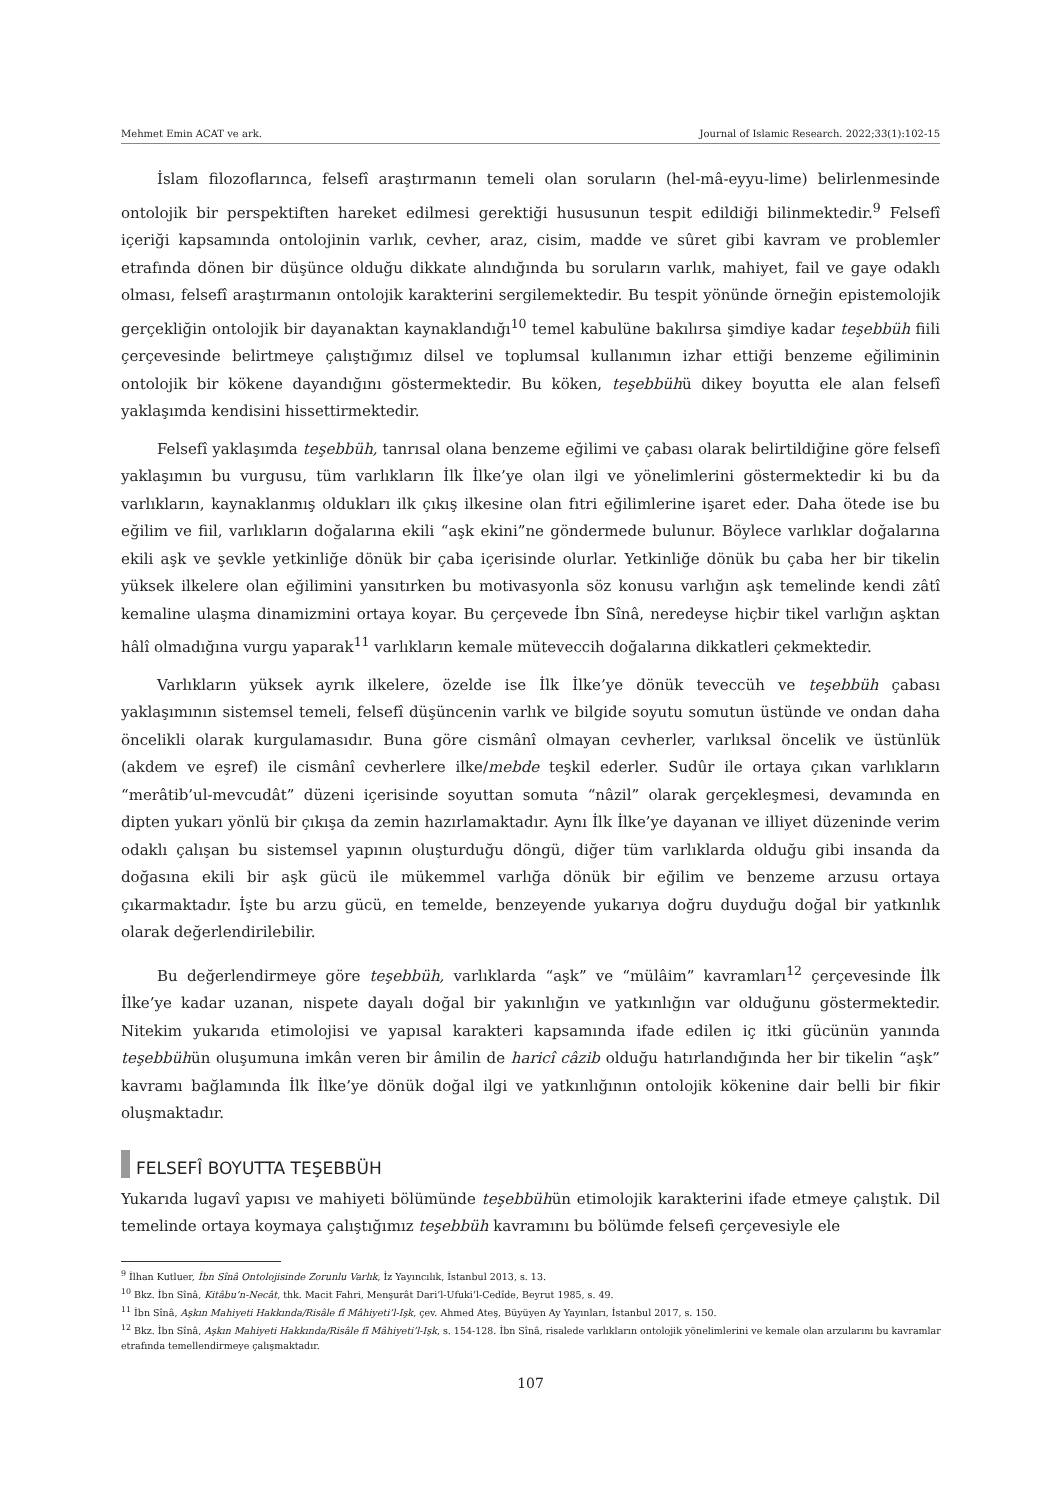Mehmet Emin ACAT ve ark. Journal of Islamic Research. 2022;33(1):102-15
İslam filozoflarınca, felsefî araştırmanın temeli olan soruların (hel-mâ-eyyu-lime) belirlenmesinde ontolojik bir perspektiften hareket edilmesi gerektiği hususunun tespit edildiği bilinmektedir.<sup>9</sup> Felsefî içeriği kapsamında ontolojinin varlık, cevher, araz, cisim, madde ve sûret gibi kavram ve problemler etrafında dönen bir düşünce olduğu dikkate alındığında bu soruların varlık, mahiyet, fail ve gaye odaklı olması, felsefî araştırmanın ontolojik karakterini sergilemektedir. Bu tespit yönünde örneğin epistemolojik gerçekliğin ontolojik bir dayanaktan kaynaklandığı<sup>10</sup> temel kabulüne bakılırsa şimdiye kadar teşebbüh fiili çerçevesinde belirtmeye çalıştığımız dilsel ve toplumsal kullanımın izhar ettiği benzeme eğiliminin ontolojik bir kökene dayandığını göstermektedir. Bu köken, teşebbühü dikey boyutta ele alan felsefî yaklaşımda kendisini hissettirmektedir.
Felsefî yaklaşımda teşebbüh, tanrısal olana benzeme eğilimi ve çabası olarak belirtildiğine göre felsefî yaklaşımın bu vurgusu, tüm varlıkların İlk İlke’ye olan ilgi ve yönelimlerini göstermektedir ki bu da varlıkların, kaynaklanmış oldukları ilk çıkış ilkesine olan fıtri eğilimlerine işaret eder. Daha ötede ise bu eğilim ve fiil, varlıkların doğalarına ekili “aşk ekini”ne göndermede bulunur. Böylece varlıklar doğalarına ekili aşk ve şevkle yetkinliğe dönük bir çaba içerisinde olurlar. Yetkinliğe dönük bu çaba her bir tikelin yüksek ilkelere olan eğilimini yansıtırken bu motivasyonla söz konusu varlığın aşk temelinde kendi zâtî kemaline ulaşma dinamizmini ortaya koyar. Bu çerçevede İbn Sînâ, neredeyse hiçbir tikel varlığın aşktan hâlî olmadığına vurgu yaparak<sup>11</sup> varlıkların kemale müteveccih doğalarına dikkatleri çekmektedir.
Varlıkların yüksek ayrık ilkelere, özelde ise İlk İlke’ye dönük teveccüh ve teşebbüh çabası yaklaşımının sistemsel temeli, felsefî düşüncenin varlık ve bilgide soyutu somutun üstünde ve ondan daha öncelikli olarak kurgulamasıdır. Buna göre cismânî olmayan cevherler, varlıksal öncelik ve üstünlük (akdem ve eşref) ile cismânî cevherlere ilke/mebde teşkil ederler. Sudûr ile ortaya çıkan varlıkların “merâtib’ul-mevcudât” düzeni içerisinde soyuttan somuta “nâzil” olarak gerçekleşmesi, devamında en dipten yukarı yönlü bir çıkışa da zemin hazırlamaktadır. Aynı İlk İlke’ye dayanan ve illiyet düzeninde verim odaklı çalışan bu sistemsel yapının oluşturduğu döngü, diğer tüm varlıklarda olduğu gibi insanda da doğasına ekili bir aşk gücü ile mükemmel varlığa dönük bir eğilim ve benzeme arzusu ortaya çıkarmaktadır. İşte bu arzu gücü, en temelde, benzeyende yukarıya doğru duyduğu doğal bir yatkınlık olarak değerlendirilebilir.
Bu değerlendirmeye göre teşebbüh, varlıklarda “aşk” ve “mülâim” kavramları<sup>12</sup> çerçevesinde İlk İlke’ye kadar uzanan, nispete dayalı doğal bir yakınlığın ve yatkınlığın var olduğunu göstermektedir. Nitekim yukarıda etimolojisi ve yapısal karakteri kapsamında ifade edilen iç itki gücünün yanında teşebbühün oluşumuna imkân veren bir âmilin de haricî câzib olduğu hatırlandığında her bir tikelin “aşk” kavramı bağlamında İlk İlke’ye dönük doğal ilgi ve yatkınlığının ontolojik kökenine dair belli bir fikir oluşmaktadır.
FELSEFÎ BOYUTTA TEŞEBBÜH
Yukarıda lugavî yapısı ve mahiyeti bölümünde teşebbühün etimolojik karakterini ifade etmeye çalıştık. Dil temelinde ortaya koymaya çalıştığımız teşebbüh kavramını bu bölümde felsefi çerçevesiyle ele
<sup>9</sup> İlhan Kutluer, İbn Sînâ Ontolojisinde Zorunlu Varlık, İz Yayıncılık, İstanbul 2013, s. 13.
<sup>10</sup> Bkz. İbn Sînâ, Kitâbu’n-Necât, thk. Macit Fahri, Menşurât Dari’l-Ufuki’l-Cedîde, Beyrut 1985, s. 49.
<sup>11</sup> İbn Sînâ, Aşkın Mahiyeti Hakkında/Risâle fî Mâhiyeti’l-Işk, çev. Ahmed Ateş, Büyüyen Ay Yayınları, İstanbul 2017, s. 150.
<sup>12</sup> Bkz. İbn Sînâ, Aşkın Mahiyeti Hakkında/Risâle fî Mâhiyeti’l-Işk, s. 154-128. İbn Sînâ, risalede varlıkların ontolojik yönelimlerini ve kemale olan arzularını bu kavramlar etrafında temellendirmeye çalışmaktadır.
107